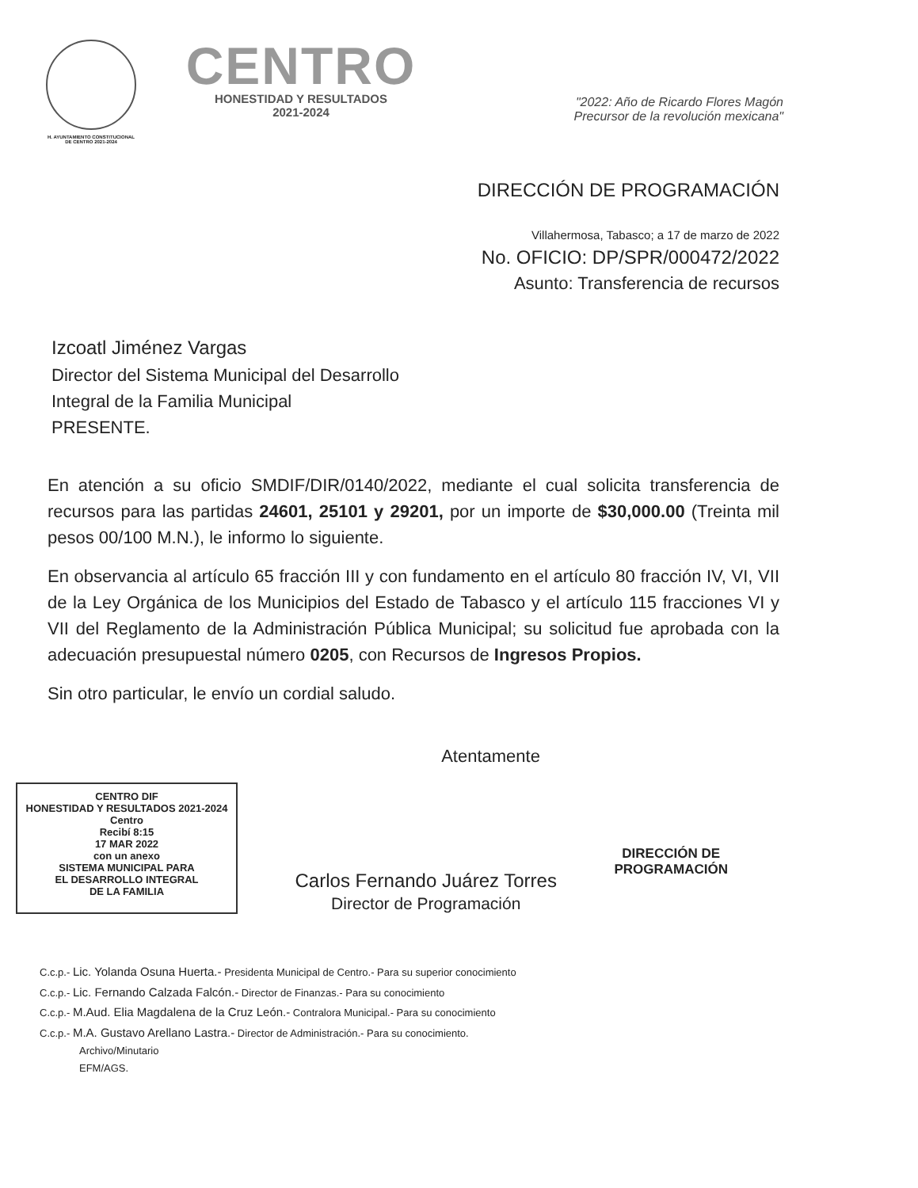H. AYUNTAMIENTO CONSTITUCIONAL
DE CENTRO 2021-2024
CENTRO
HONESTIDAD Y RESULTADOS
2021-2024
"2022: Año de Ricardo Flores Magón
Precursor de la revolución mexicana"
DIRECCIÓN DE PROGRAMACIÓN
Villahermosa, Tabasco; a 17 de marzo de 2022
No. OFICIO: DP/SPR/000472/2022
Asunto: Transferencia de recursos
Izcoatl Jiménez Vargas
Director del Sistema Municipal del Desarrollo
Integral de la Familia Municipal
PRESENTE.
En atención a su oficio SMDIF/DIR/0140/2022, mediante el cual solicita transferencia de recursos para las partidas 24601, 25101 y 29201, por un importe de $30,000.00 (Treinta mil pesos 00/100 M.N.), le informo lo siguiente.
En observancia al artículo 65 fracción III y con fundamento en el artículo 80 fracción IV, VI, VII de la Ley Orgánica de los Municipios del Estado de Tabasco y el artículo 115 fracciones VI y VII del Reglamento de la Administración Pública Municipal; su solicitud fue aprobada con la adecuación presupuestal número 0205, con Recursos de Ingresos Propios.
Sin otro particular, le envío un cordial saludo.
Atentamente
CENTRO DIF
HONESTIDAD Y RESULTADOS 2021-2024 Centro
Recibí 8:15
17 MAR 2022
con un anexo
SISTEMA MUNICIPAL PARA
EL DESARROLLO INTEGRAL
DE LA FAMILIA
Carlos Fernando Juárez Torres
Director de Programación
DIRECCIÓN DE
PROGRAMACIÓN
C.c.p.- Lic. Yolanda Osuna Huerta.- Presidenta Municipal de Centro.- Para su superior conocimiento
C.c.p.- Lic. Fernando Calzada Falcón.- Director de Finanzas.- Para su conocimiento
C.c.p.- M.Aud. Elia Magdalena de la Cruz León.- Contralora Municipal.- Para su conocimiento
C.c.p.- M.A. Gustavo Arellano Lastra.- Director de Administración.- Para su conocimiento.
Archivo/Minutario
EFM/AGS.